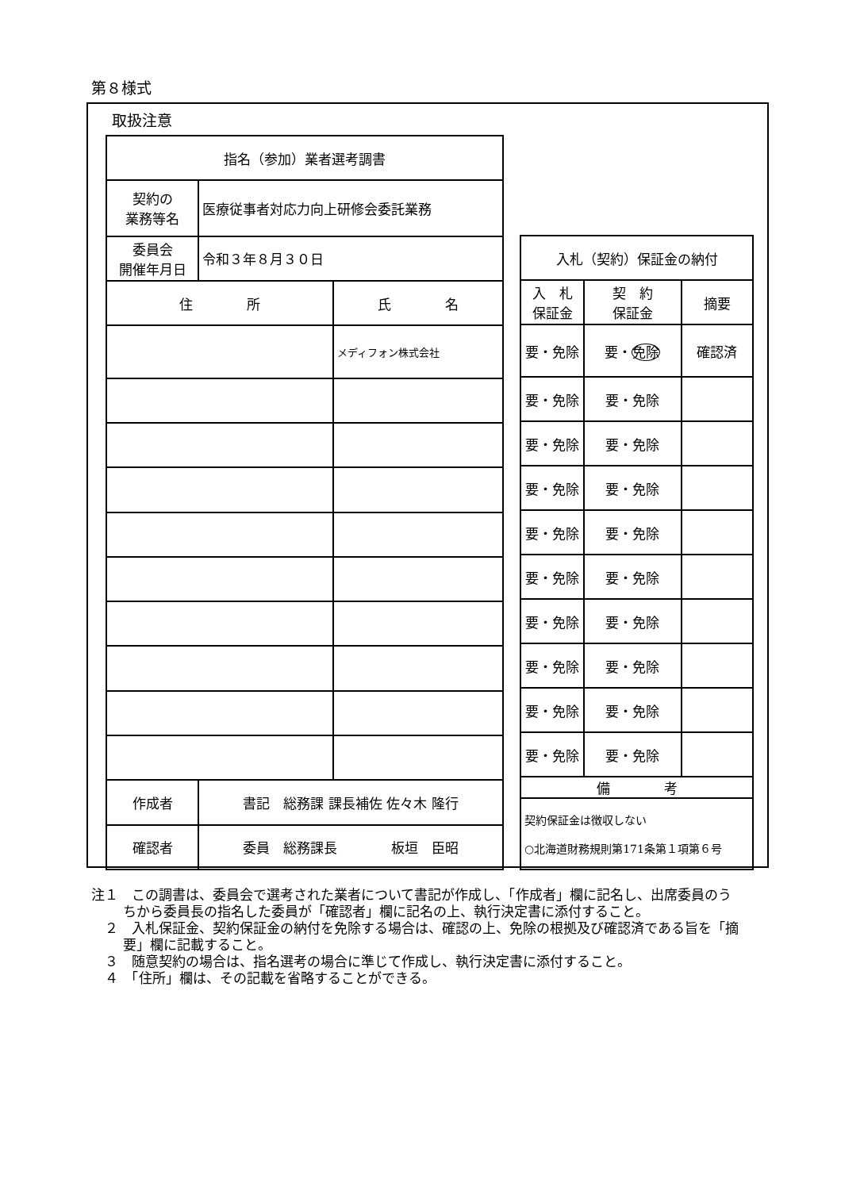第８様式
取扱注意
| 指名（参加）業者選考調書 | | |
| 契約の 業務等名 | 医療従事者対応力向上研修会委託業務 | |
| 委員会 開催年月日 | 令和３年８月３０日 | |
| 住 所 | | 氏 名 |
| | | メディフォン株式会社 |
| 作成者 | 書記 総務課 課長補佐 佐々木 隆行 | |
| 確認者 | 委員 総務課長 板垣 臣昭 | |
| 入札（契約）保証金の納付 | | |
| 入 札 保証金 | 契 約 保証金 | 摘要 |
| 要・免除 | 要・ 免除 | 確認済 |
| 要・免除 | 要・免除 | |
| 要・免除 | 要・免除 | |
| 要・免除 | 要・免除 | |
| 要・免除 | 要・免除 | |
| 要・免除 | 要・免除 | |
| 要・免除 | 要・免除 | |
| 要・免除 | 要・免除 | |
| 要・免除 | 要・免除 | |
| 要・免除 | 要・免除 | |
| 備 考 | | |
| 契約保証金は徴収しない ○北海道財務規則第171条第１項第６号 | | |
注１　この調書は、委員会で選考された業者について書記が作成し、「作成者」欄に記名し、出席委員のうちから委員長の指名した委員が「確認者」欄に記名の上、執行決定書に添付すること。
　２　入札保証金、契約保証金の納付を免除する場合は、確認の上、免除の根拠及び確認済である旨を「摘要」欄に記載すること。
　３　随意契約の場合は、指名選考の場合に準じて作成し、執行決定書に添付すること。
　４　「住所」欄は、その記載を省略することができる。